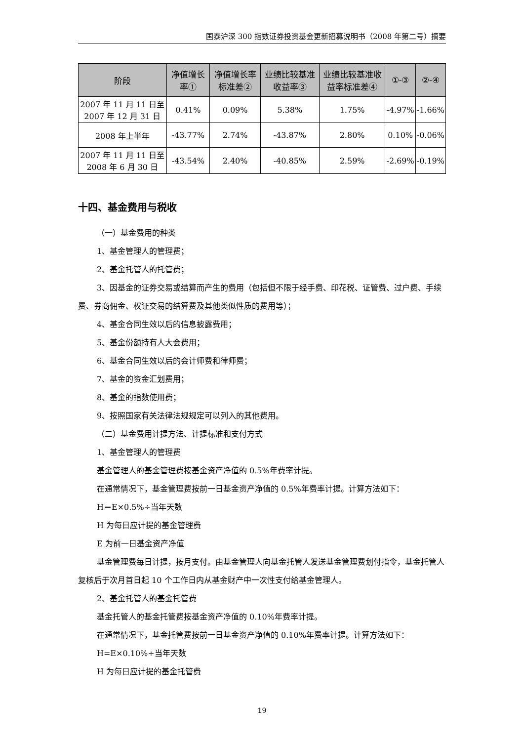国泰沪深 300 指数证券投资基金更新招募说明书（2008 年第二号）摘要
| 阶段 | 净值增长率① | 净值增长率标准差② | 业绩比较基准收益率③ | 业绩比较基准收益率标准差④ | ①-③ | ②-④ |
| --- | --- | --- | --- | --- | --- | --- |
| 2007 年 11 月 11 日至 2007 年 12 月 31 日 | 0.41% | 0.09% | 5.38% | 1.75% | -4.97% | -1.66% |
| 2008 年上半年 | -43.77% | 2.74% | -43.87% | 2.80% | 0.10% | -0.06% |
| 2007 年 11 月 11 日至 2008 年 6 月 30 日 | -43.54% | 2.40% | -40.85% | 2.59% | -2.69% | -0.19% |
十四、基金费用与税收
（一）基金费用的种类
1、基金管理人的管理费；
2、基金托管人的托管费；
3、因基金的证券交易或结算而产生的费用（包括但不限于经手费、印花税、证管费、过户费、手续费、券商佣金、权证交易的结算费及其他类似性质的费用等）；
4、基金合同生效以后的信息披露费用；
5、基金份额持有人大会费用；
6、基金合同生效以后的会计师费和律师费；
7、基金的资金汇划费用；
8、基金的指数使用费；
9、按照国家有关法律法规规定可以列入的其他费用。
（二）基金费用计提方法、计提标准和支付方式
1、基金管理人的管理费
基金管理人的基金管理费按基金资产净值的 0.5%年费率计提。
在通常情况下，基金管理费按前一日基金资产净值的 0.5%年费率计提。计算方法如下：
H＝E×0.5%÷当年天数
H 为每日应计提的基金管理费
E 为前一日基金资产净值
基金管理费每日计提，按月支付。由基金管理人向基金托管人发送基金管理费划付指令，基金托管人复核后于次月首日起 10 个工作日内从基金财产中一次性支付给基金管理人。
2、基金托管人的基金托管费
基金托管人的基金托管费按基金资产净值的 0.10%年费率计提。
在通常情况下，基金托管费按前一日基金资产净值的 0.10%年费率计提。计算方法如下：
H=E×0.10%÷当年天数
H 为每日应计提的基金托管费
19